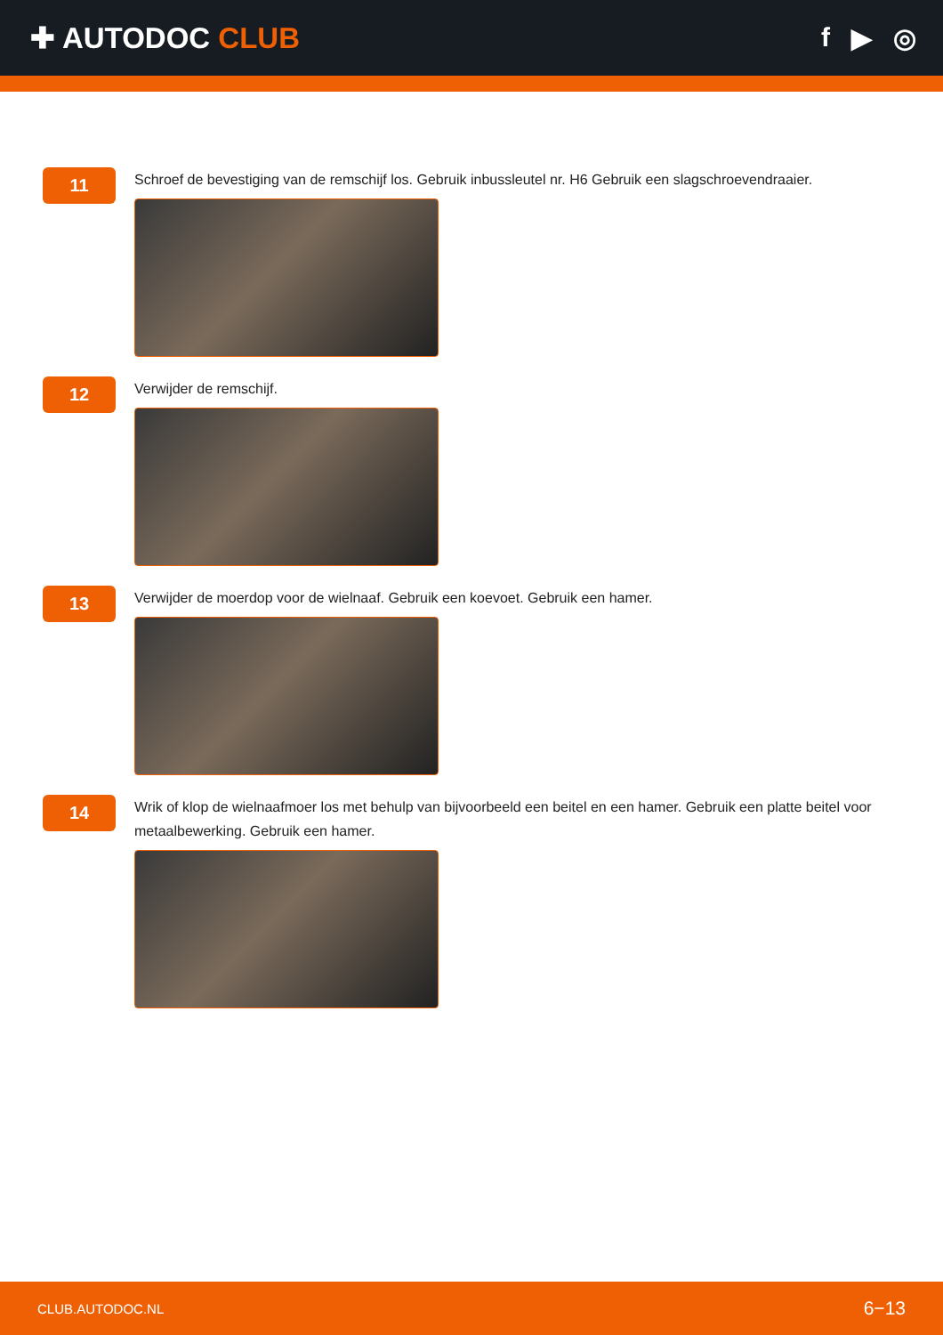✚ AUTODOC CLUB f ▶ ◎
11
Schroef de bevestiging van de remschijf los. Gebruik inbussleutel nr. H6 Gebruik een slagschroevendraaier.
12
Verwijder de remschijf.
13
Verwijder de moerdop voor de wielnaaf. Gebruik een koevoet. Gebruik een hamer.
14
Wrik of klop de wielnaafmoer los met behulp van bijvoorbeeld een beitel en een hamer. Gebruik een platte beitel voor metaalbewerking. Gebruik een hamer.
CLUB.AUTODOC.NL 6−13